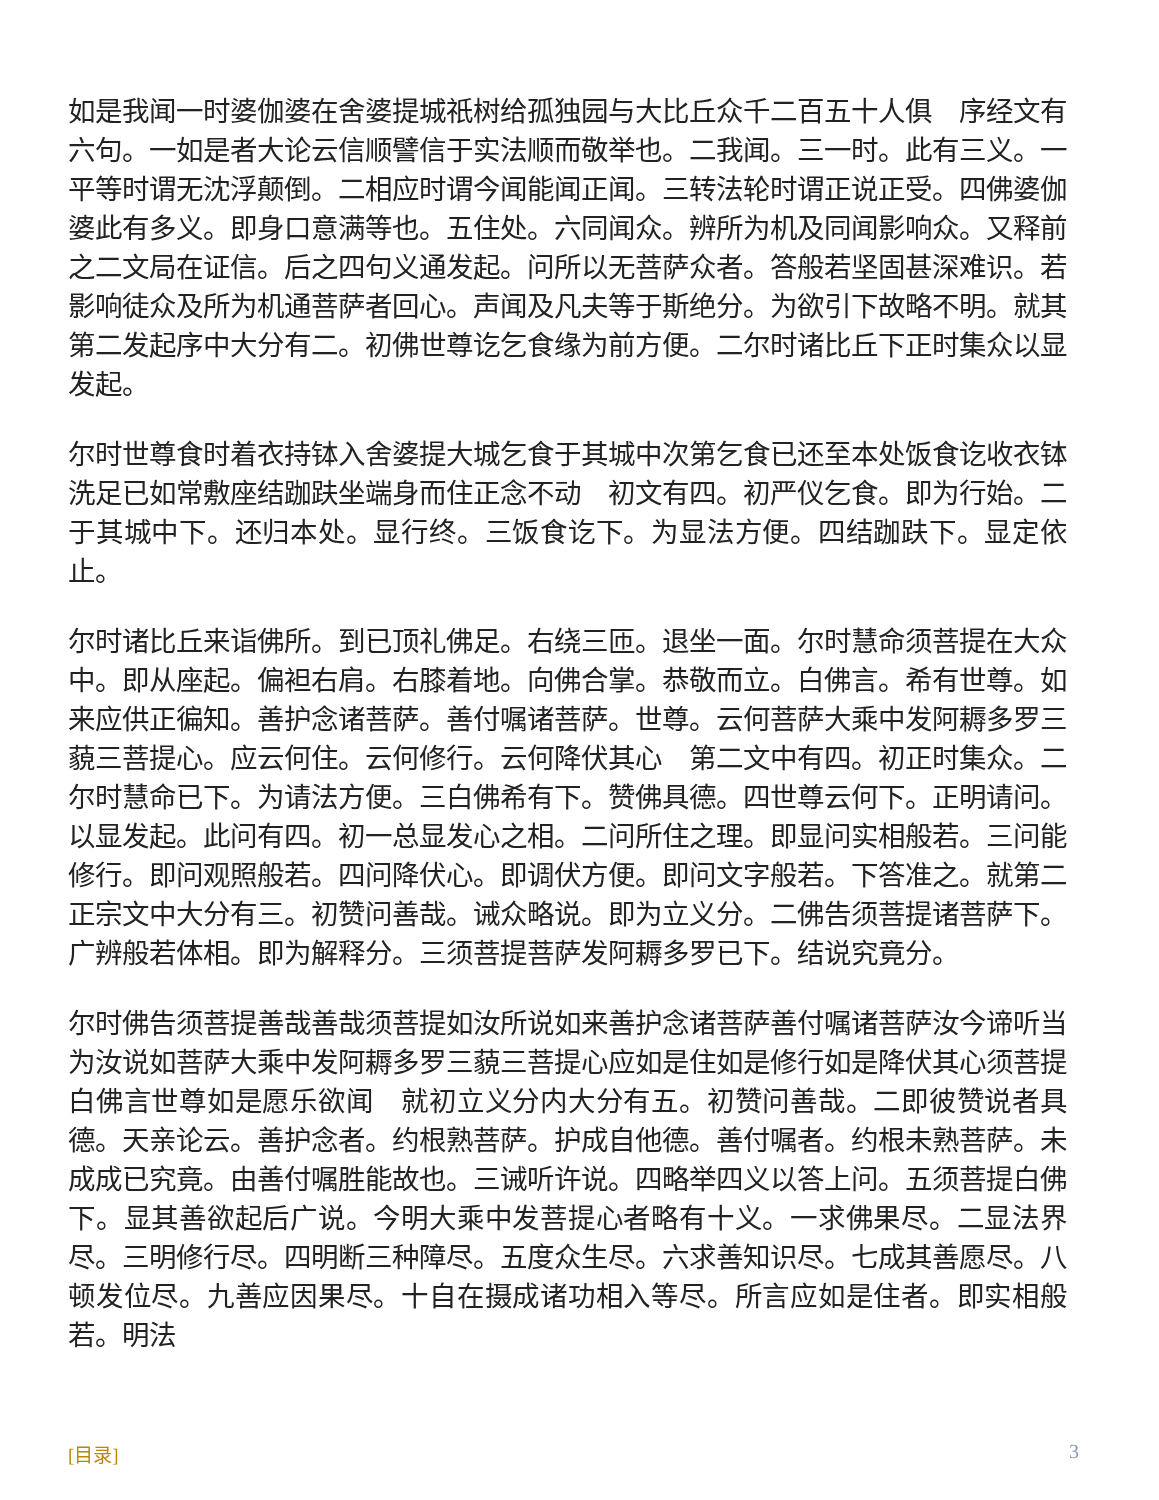如是我闻一时婆伽婆在舍婆提城祇树给孤独园与大比丘众千二百五十人俱　序经文有六句。一如是者大论云信顺譬信于实法顺而敬举也。二我闻。三一时。此有三义。一平等时谓无沈浮颠倒。二相应时谓今闻能闻正闻。三转法轮时谓正说正受。四佛婆伽婆此有多义。即身口意满等也。五住处。六同闻众。辨所为机及同闻影响众。又释前之二文局在证信。后之四句义通发起。问所以无菩萨众者。答般若坚固甚深难识。若影响徒众及所为机通菩萨者回心。声闻及凡夫等于斯绝分。为欲引下故略不明。就其第二发起序中大分有二。初佛世尊讫乞食缘为前方便。二尔时诸比丘下正时集众以显发起。
尔时世尊食时着衣持钵入舍婆提大城乞食于其城中次第乞食已还至本处饭食讫收衣钵洗足已如常敷座结跏趺坐端身而住正念不动　初文有四。初严仪乞食。即为行始。二于其城中下。还归本处。显行终。三饭食讫下。为显法方便。四结跏趺下。显定依止。
尔时诸比丘来诣佛所。到已顶礼佛足。右绕三匝。退坐一面。尔时慧命须菩提在大众中。即从座起。偏袒右肩。右膝着地。向佛合掌。恭敬而立。白佛言。希有世尊。如来应供正徧知。善护念诸菩萨。善付嘱诸菩萨。世尊。云何菩萨大乘中发阿耨多罗三藐三菩提心。应云何住。云何修行。云何降伏其心　第二文中有四。初正时集众。二尔时慧命已下。为请法方便。三白佛希有下。赞佛具德。四世尊云何下。正明请问。以显发起。此问有四。初一总显发心之相。二问所住之理。即显问实相般若。三问能修行。即问观照般若。四问降伏心。即调伏方便。即问文字般若。下答准之。就第二正宗文中大分有三。初赞问善哉。诫众略说。即为立义分。二佛告须菩提诸菩萨下。广辨般若体相。即为解释分。三须菩提菩萨发阿耨多罗已下。结说究竟分。
尔时佛告须菩提善哉善哉须菩提如汝所说如来善护念诸菩萨善付嘱诸菩萨汝今谛听当为汝说如菩萨大乘中发阿耨多罗三藐三菩提心应如是住如是修行如是降伏其心须菩提白佛言世尊如是愿乐欲闻　就初立义分内大分有五。初赞问善哉。二即彼赞说者具德。天亲论云。善护念者。约根熟菩萨。护成自他德。善付嘱者。约根未熟菩萨。未成成已究竟。由善付嘱胜能故也。三诫听许说。四略举四义以答上问。五须菩提白佛下。显其善欲起后广说。今明大乘中发菩提心者略有十义。一求佛果尽。二显法界尽。三明修行尽。四明断三种障尽。五度众生尽。六求善知识尽。七成其善愿尽。八顿发位尽。九善应因果尽。十自在摄成诸功相入等尽。所言应如是住者。即实相般若。明法
[目录] 3